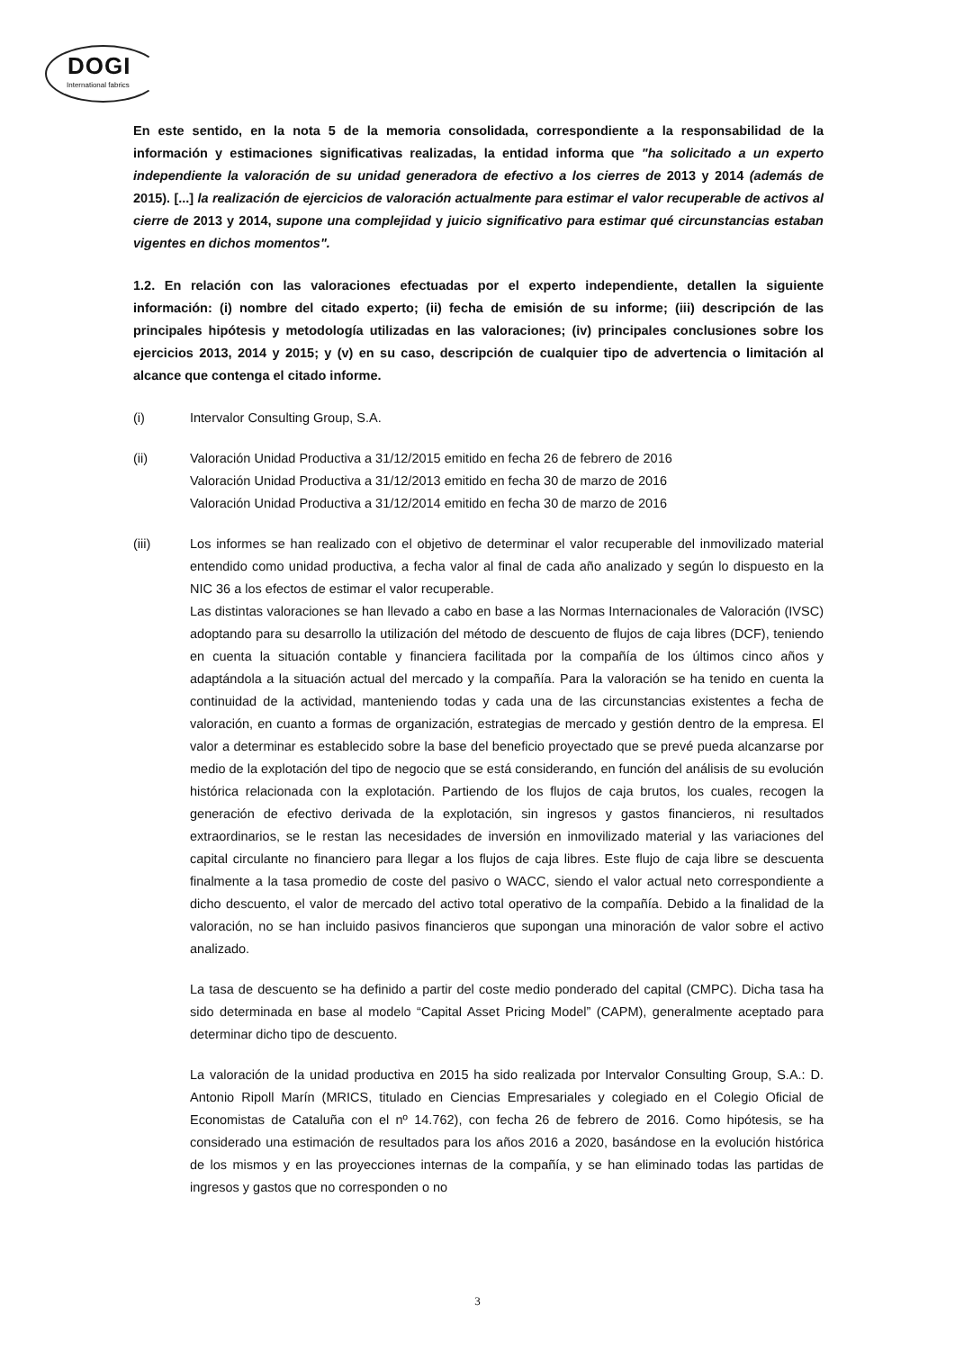DOGI
International fabrics
En este sentido, en la nota 5 de la memoria consolidada, correspondiente a la responsabilidad de la información y estimaciones significativas realizadas, la entidad informa que "ha solicitado a un experto independiente la valoración de su unidad generadora de efectivo a los cierres de 2013 y 2014 (además de 2015). [...] la realización de ejercicios de valoración actualmente para estimar el valor recuperable de activos al cierre de 2013 y 2014, supone una complejidad y juicio significativo para estimar qué circunstancias estaban vigentes en dichos momentos".
1.2. En relación con las valoraciones efectuadas por el experto independiente, detallen la siguiente información: (i) nombre del citado experto; (ii) fecha de emisión de su informe; (iii) descripción de las principales hipótesis y metodología utilizadas en las valoraciones; (iv) principales conclusiones sobre los ejercicios 2013, 2014 y 2015; y (v) en su caso, descripción de cualquier tipo de advertencia o limitación al alcance que contenga el citado informe.
(i) Intervalor Consulting Group, S.A.
(ii) Valoración Unidad Productiva a 31/12/2015 emitido en fecha 26 de febrero de 2016
Valoración Unidad Productiva a 31/12/2013 emitido en fecha 30 de marzo de 2016
Valoración Unidad Productiva a 31/12/2014 emitido en fecha 30 de marzo de 2016
(iii) Los informes se han realizado con el objetivo de determinar el valor recuperable del inmovilizado material entendido como unidad productiva, a fecha valor al final de cada año analizado y según lo dispuesto en la NIC 36 a los efectos de estimar el valor recuperable.
Las distintas valoraciones se han llevado a cabo en base a las Normas Internacionales de Valoración (IVSC) adoptando para su desarrollo la utilización del método de descuento de flujos de caja libres (DCF), teniendo en cuenta la situación contable y financiera facilitada por la compañía de los últimos cinco años y adaptándola a la situación actual del mercado y la compañía. Para la valoración se ha tenido en cuenta la continuidad de la actividad, manteniendo todas y cada una de las circunstancias existentes a fecha de valoración, en cuanto a formas de organización, estrategias de mercado y gestión dentro de la empresa. El valor a determinar es establecido sobre la base del beneficio proyectado que se prevé pueda alcanzarse por medio de la explotación del tipo de negocio que se está considerando, en función del análisis de su evolución histórica relacionada con la explotación. Partiendo de los flujos de caja brutos, los cuales, recogen la generación de efectivo derivada de la explotación, sin ingresos y gastos financieros, ni resultados extraordinarios, se le restan las necesidades de inversión en inmovilizado material y las variaciones del capital circulante no financiero para llegar a los flujos de caja libres. Este flujo de caja libre se descuenta finalmente a la tasa promedio de coste del pasivo o WACC, siendo el valor actual neto correspondiente a dicho descuento, el valor de mercado del activo total operativo de la compañía. Debido a la finalidad de la valoración, no se han incluido pasivos financieros que supongan una minoración de valor sobre el activo analizado.
La tasa de descuento se ha definido a partir del coste medio ponderado del capital (CMPC). Dicha tasa ha sido determinada en base al modelo “Capital Asset Pricing Model” (CAPM), generalmente aceptado para determinar dicho tipo de descuento.
La valoración de la unidad productiva en 2015 ha sido realizada por Intervalor Consulting Group, S.A.: D. Antonio Ripoll Marín (MRICS, titulado en Ciencias Empresariales y colegiado en el Colegio Oficial de Economistas de Cataluña con el nº 14.762), con fecha 26 de febrero de 2016. Como hipótesis, se ha considerado una estimación de resultados para los años 2016 a 2020, basándose en la evolución histórica de los mismos y en las proyecciones internas de la compañía, y se han eliminado todas las partidas de ingresos y gastos que no corresponden o no
3